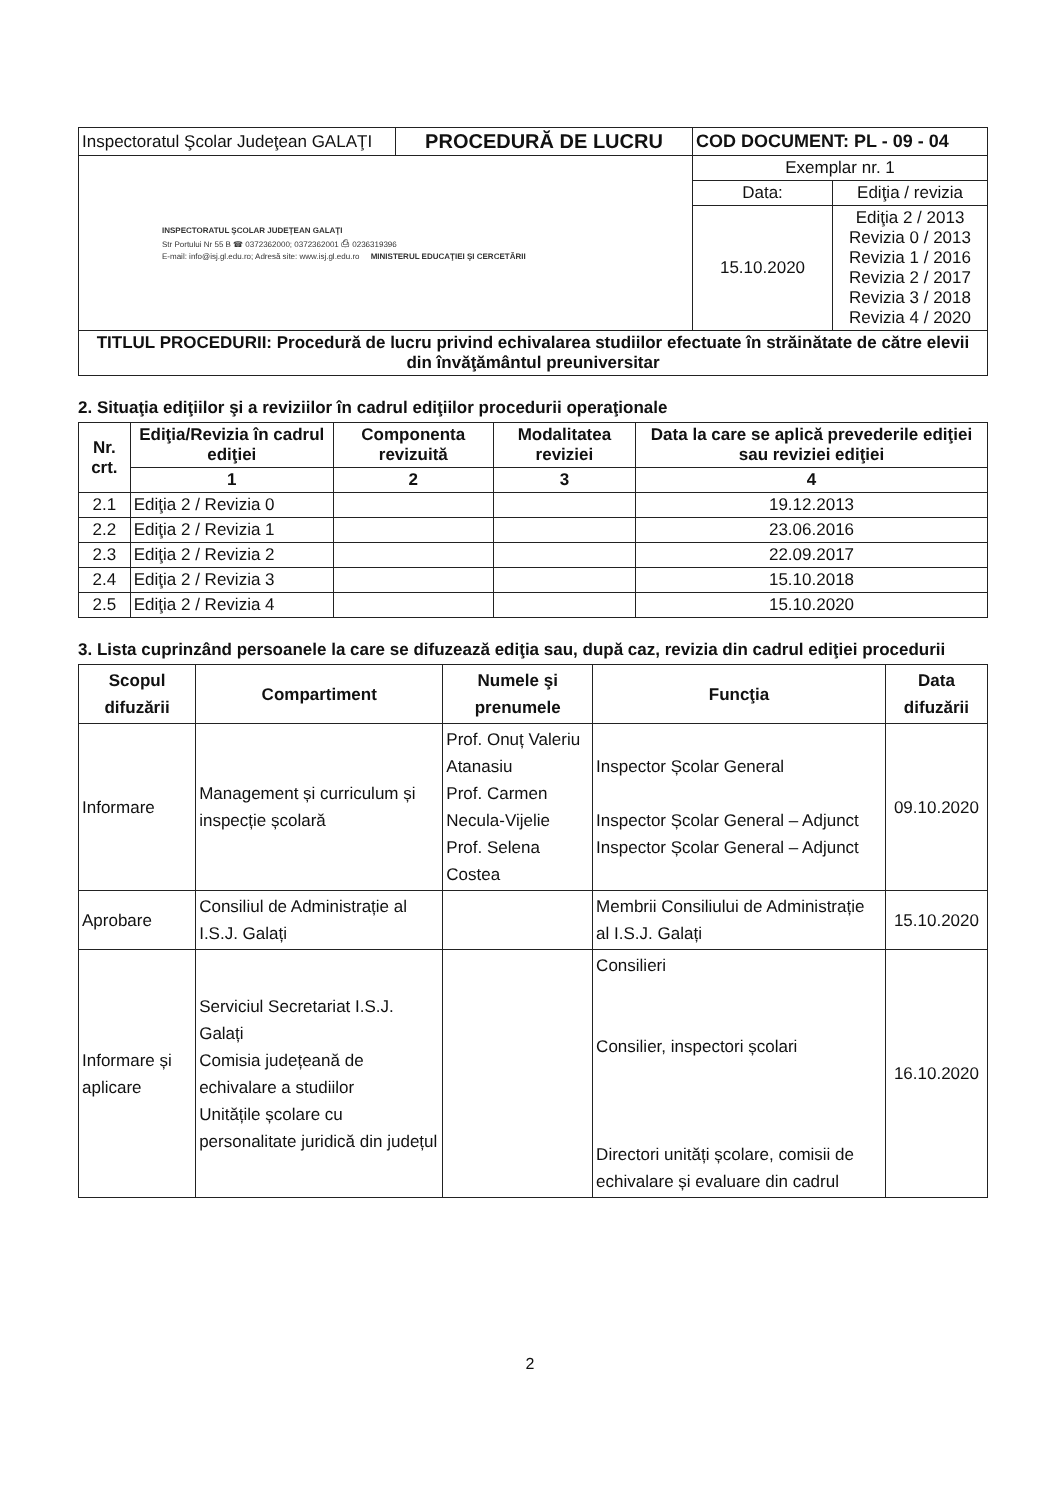| Inspectoratul Şcolar Judeţean GALAŢI | PROCEDURĂ DE LUCRU | COD DOCUMENT: PL - 09 - 04 | |
| INSPECTORATUL ŞCOLAR JUDEŢEAN GALAŢI Str Portului Nr 55 B ☎ 0372362000; 0372362001 ⎙ 0236319396 E-mail: info@isj.gl.edu.ro; Adresă site: www.isj.gl.edu.ro MINISTERUL EDUCAŢIEI ŞI CERCETĂRII | | Exemplar nr. 1 | |
| | | Data: | Ediţia / revizia |
| | | 15.10.2020 | Ediţia 2 / 2013 Revizia 0 / 2013 Revizia 1 / 2016 Revizia 2 / 2017 Revizia 3 / 2018 Revizia 4 / 2020 |
| TITLUL PROCEDURII: Procedură de lucru privind echivalarea studiilor efectuate în străinătate de către elevii din învăţământul preuniversitar | | | |
2. Situaţia ediţiilor şi a reviziilor în cadrul ediţiilor procedurii operaţionale
| Nr. crt. | Ediţia/Revizia în cadrul ediţiei | Componenta revizuită | Modalitatea reviziei | Data la care se aplică prevederile ediţiei sau reviziei ediţiei |
| --- | --- | --- | --- | --- |
| | 1 | 2 | 3 | 4 |
| 2.1 | Ediţia 2 / Revizia 0 | | | 19.12.2013 |
| 2.2 | Ediţia 2 / Revizia 1 | | | 23.06.2016 |
| 2.3 | Ediţia 2 / Revizia 2 | | | 22.09.2017 |
| 2.4 | Ediţia 2 / Revizia 3 | | | 15.10.2018 |
| 2.5 | Ediţia 2 / Revizia 4 | | | 15.10.2020 |
3. Lista cuprinzând persoanele la care se difuzează ediţia sau, după caz, revizia din cadrul ediţiei procedurii
| Scopul difuzării | Compartiment | Numele şi prenumele | Funcţia | Data difuzării |
| --- | --- | --- | --- | --- |
| Informare | Management și curriculum și inspecție școlară | Prof. Onuț Valeriu Atanasiu Prof. Carmen Necula-Vijelie Prof. Selena Costea | Inspector Școlar General Inspector Școlar General – Adjunct Inspector Școlar General – Adjunct | 09.10.2020 |
| Aprobare | Consiliul de Administrație al I.S.J. Galați | | Membrii Consiliului de Administrație al I.S.J. Galați | 15.10.2020 |
| Informare și aplicare | Serviciul Secretariat I.S.J. Galați Comisia județeană de echivalare a studiilor Unitățile școlare cu personalitate juridică din județul | | Consilieri Consilier, inspectori școlari Directori unități școlare, comisii de echivalare și evaluare din cadrul | 16.10.2020 |
2